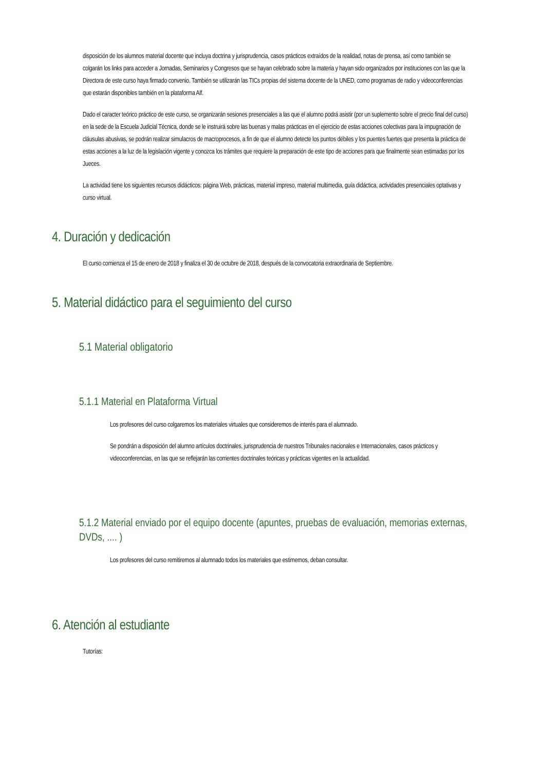disposición de los alumnos material docente que incluya doctrina y jurisprudencia, casos prácticos extraídos de la realidad, notas de prensa, así como también se colgarán los links para acceder a Jornadas, Seminarios y Congresos que se hayan celebrado sobre la materia y hayan sido organizados por instituciones con las que la Directora de este curso haya firmado convenio. También se utilizarán las TICs propias del sistema docente de la UNED, como programas de radio y videoconferencias que estarán disponibles también en la plataforma Alf.
Dado el caracter teórico práctico de este curso, se organizarán sesiones presenciales a las que el alumno podrá asistir (por un suplemento sobre el precio final del curso) en la sede de la Escuela Judicial Técnica, donde se le instruirá sobre las buenas y malas prácticas en el ejercicio de estas acciones colectivas para la impugnación de cláusulas abusivas, se podrán realizar simulacros de macroprocesos, a fin de que el alumno detecte los puntos débiles y los puentes fuertes que presenta la práctica de estas acciones a la luz de la legislación vigente y conozca los trámites que requiere la preparación de este tipo de acciones para que finalmente sean estimadas por los Jueces.
La actividad tiene los siguientes recursos didácticos: página Web, prácticas, material impreso, material multimedia, guía didáctica, actividades presenciales optativas y curso virtual.
4. Duración y dedicación
El curso comienza el 15 de enero de 2018 y finaliza el 30 de octubre de 2018, después de la convocatoria extraordinaria de Septiembre.
5. Material didáctico para el seguimiento del curso
5.1 Material obligatorio
5.1.1 Material en Plataforma Virtual
Los profesores del curso colgaremos los materiales virtuales que consideremos de interés para el alumnado.
Se pondrán a disposición del alumno artículos doctrinales, jurisprudencia de nuestros Tribunales nacionales e Internacionales, casos prácticos y videoconferencias, en las que se reflejarán las corrientes doctrinales teóricas y prácticas vigentes en la actualidad.
5.1.2 Material enviado por el equipo docente (apuntes, pruebas de evaluación, memorias externas, DVDs, .... )
Los profesores del curso remitiremos al alumnado todos los materiales que estimemos, deban consultar.
6. Atención al estudiante
Tutorías: